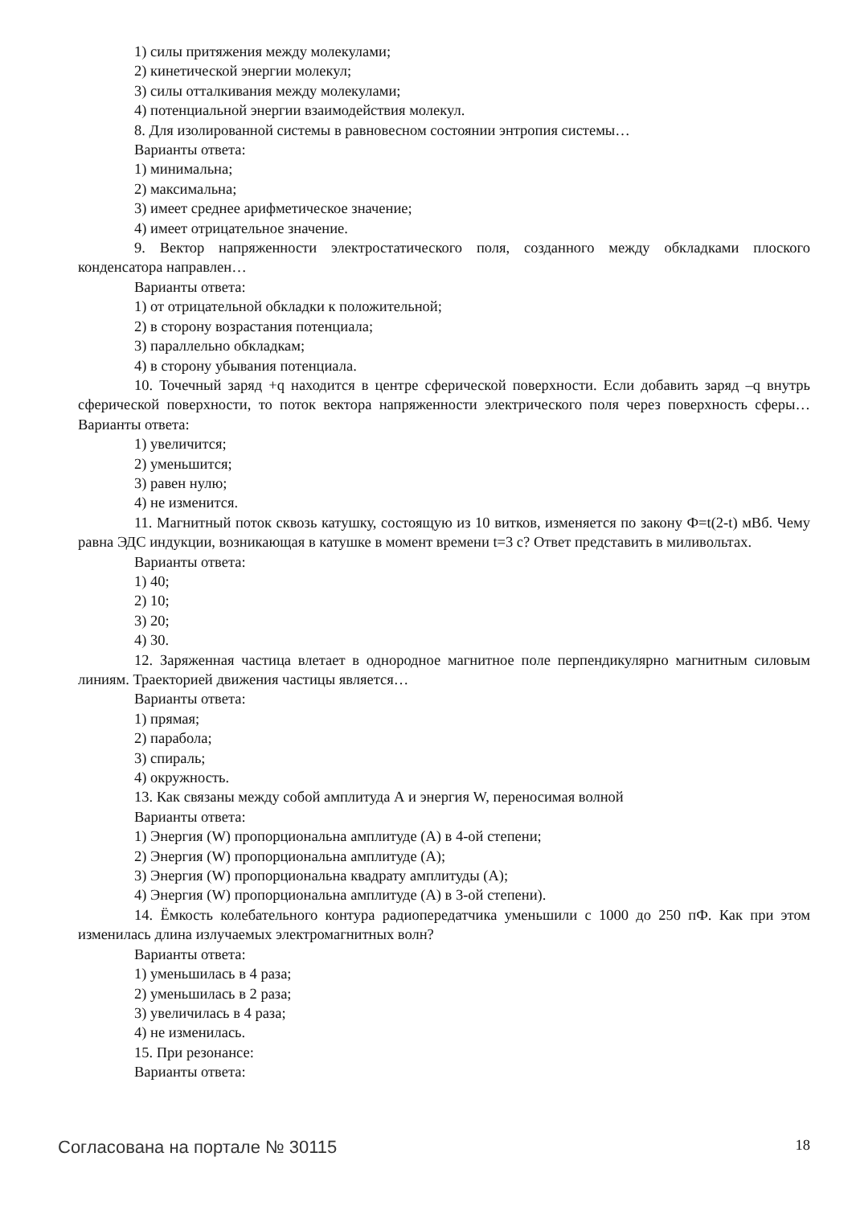1) силы притяжения между молекулами;
2) кинетической энергии молекул;
3) силы отталкивания между молекулами;
4) потенциальной энергии взаимодействия молекул.
8. Для изолированной системы в равновесном состоянии энтропия системы…
Варианты ответа:
1) минимальна;
2) максимальна;
3) имеет среднее арифметическое значение;
4) имеет отрицательное значение.
9. Вектор напряженности электростатического поля, созданного между обкладками плоского конденсатора направлен…
Варианты ответа:
1) от отрицательной обкладки к положительной;
2) в сторону возрастания потенциала;
3) параллельно обкладкам;
4) в сторону убывания потенциала.
10. Точечный заряд +q находится в центре сферической поверхности. Если добавить заряд –q внутрь сферической поверхности, то поток вектора напряженности электрического поля через поверхность сферы…Варианты ответа:
1) увеличится;
2) уменьшится;
3) равен нулю;
4) не изменится.
11. Магнитный поток сквозь катушку, состоящую из 10 витков, изменяется по закону Ф=t(2-t) мВб. Чему равна ЭДС индукции, возникающая в катушке в момент времени t=3 с? Ответ представить в миливольтах.
Варианты ответа:
1) 40;
2) 10;
3) 20;
4) 30.
12. Заряженная частица влетает в однородное магнитное поле перпендикулярно магнитным силовым линиям. Траекторией движения частицы является…
Варианты ответа:
1) прямая;
2) парабола;
3) спираль;
4) окружность.
13. Как связаны между собой амплитуда А и энергия W, переносимая волной
Варианты ответа:
1) Энергия (W) пропорциональна амплитуде (А) в 4-ой степени;
2) Энергия (W) пропорциональна амплитуде (А);
3) Энергия (W) пропорциональна квадрату амплитуды (А);
4) Энергия (W) пропорциональна амплитуде (А) в 3-ой степени).
14. Ёмкость колебательного контура радиопередатчика уменьшили с 1000 до 250 пФ. Как при этом изменилась длина излучаемых электромагнитных волн?
Варианты ответа:
1) уменьшилась в 4 раза;
2) уменьшилась в 2 раза;
3) увеличилась в 4 раза;
4) не изменилась.
15. При резонансе:
Варианты ответа:
Согласована на портале № 30115 18